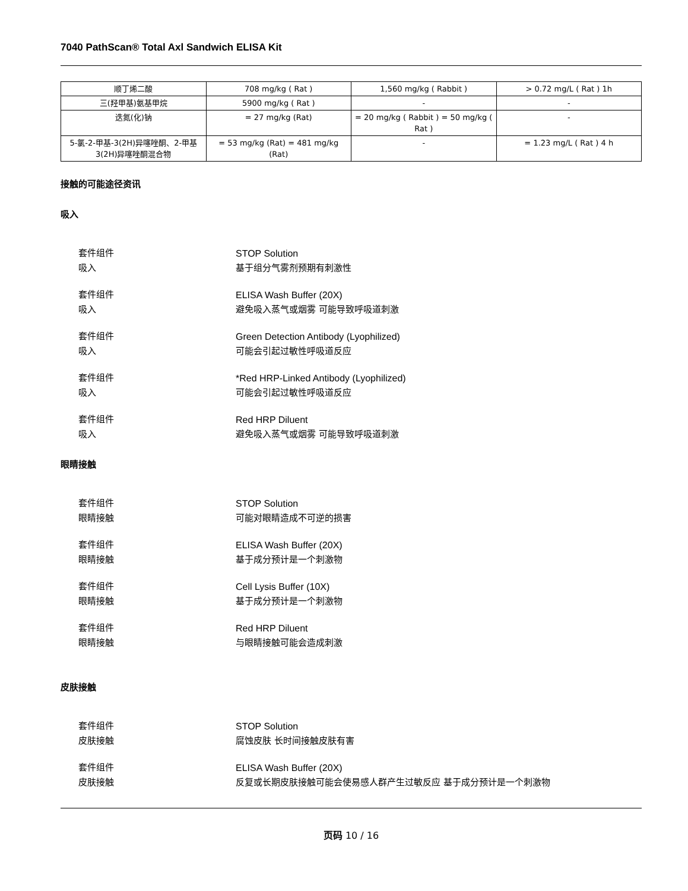7040 PathScan® Total Axl Sandwich ELISA Kit
| 顺丁烯二酸 | 708 mg/kg ( Rat ) | 1,560 mg/kg ( Rabbit ) | > 0.72 mg/L ( Rat ) 1h |
| 三(羟甲基)氨基甲烷 | 5900 mg/kg ( Rat ) | - | - |
| 迭氮(化)钠 | = 27 mg/kg (Rat) | = 20 mg/kg ( Rabbit ) = 50 mg/kg ( Rat ) | - |
| 5-氯-2-甲基-3(2H)异噻唑酮、2-甲基3(2H)异噻唑酮混合物 | = 53 mg/kg (Rat) = 481 mg/kg (Rat) | - | = 1.23 mg/L ( Rat ) 4 h |
接触的可能途径资讯
吸入
套件组件 STOP Solution
吸入 基于组分气雾剂预期有刺激性
套件组件 ELISA Wash Buffer (20X)
吸入 避免吸入蒸气或烟雾 可能导致呼吸道刺激
套件组件 Green Detection Antibody (Lyophilized)
吸入 可能会引起过敏性呼吸道反应
套件组件 *Red HRP-Linked Antibody (Lyophilized)
吸入 可能会引起过敏性呼吸道反应
套件组件 Red HRP Diluent
吸入 避免吸入蒸气或烟雾 可能导致呼吸道刺激
眼睛接触
套件组件 STOP Solution
眼睛接触 可能对眼睛造成不可逆的损害
套件组件 ELISA Wash Buffer (20X)
眼睛接触 基于成分预计是一个刺激物
套件组件 Cell Lysis Buffer (10X)
眼睛接触 基于成分预计是一个刺激物
套件组件 Red HRP Diluent
眼睛接触 与眼睛接触可能会造成刺激
皮肤接触
套件组件 STOP Solution
皮肤接触 腐蚀皮肤 长时间接触皮肤有害
套件组件 ELISA Wash Buffer (20X)
皮肤接触 反复或长期皮肤接触可能会使易感人群产生过敏反应 基于成分预计是一个刺激物
页码 10 / 16